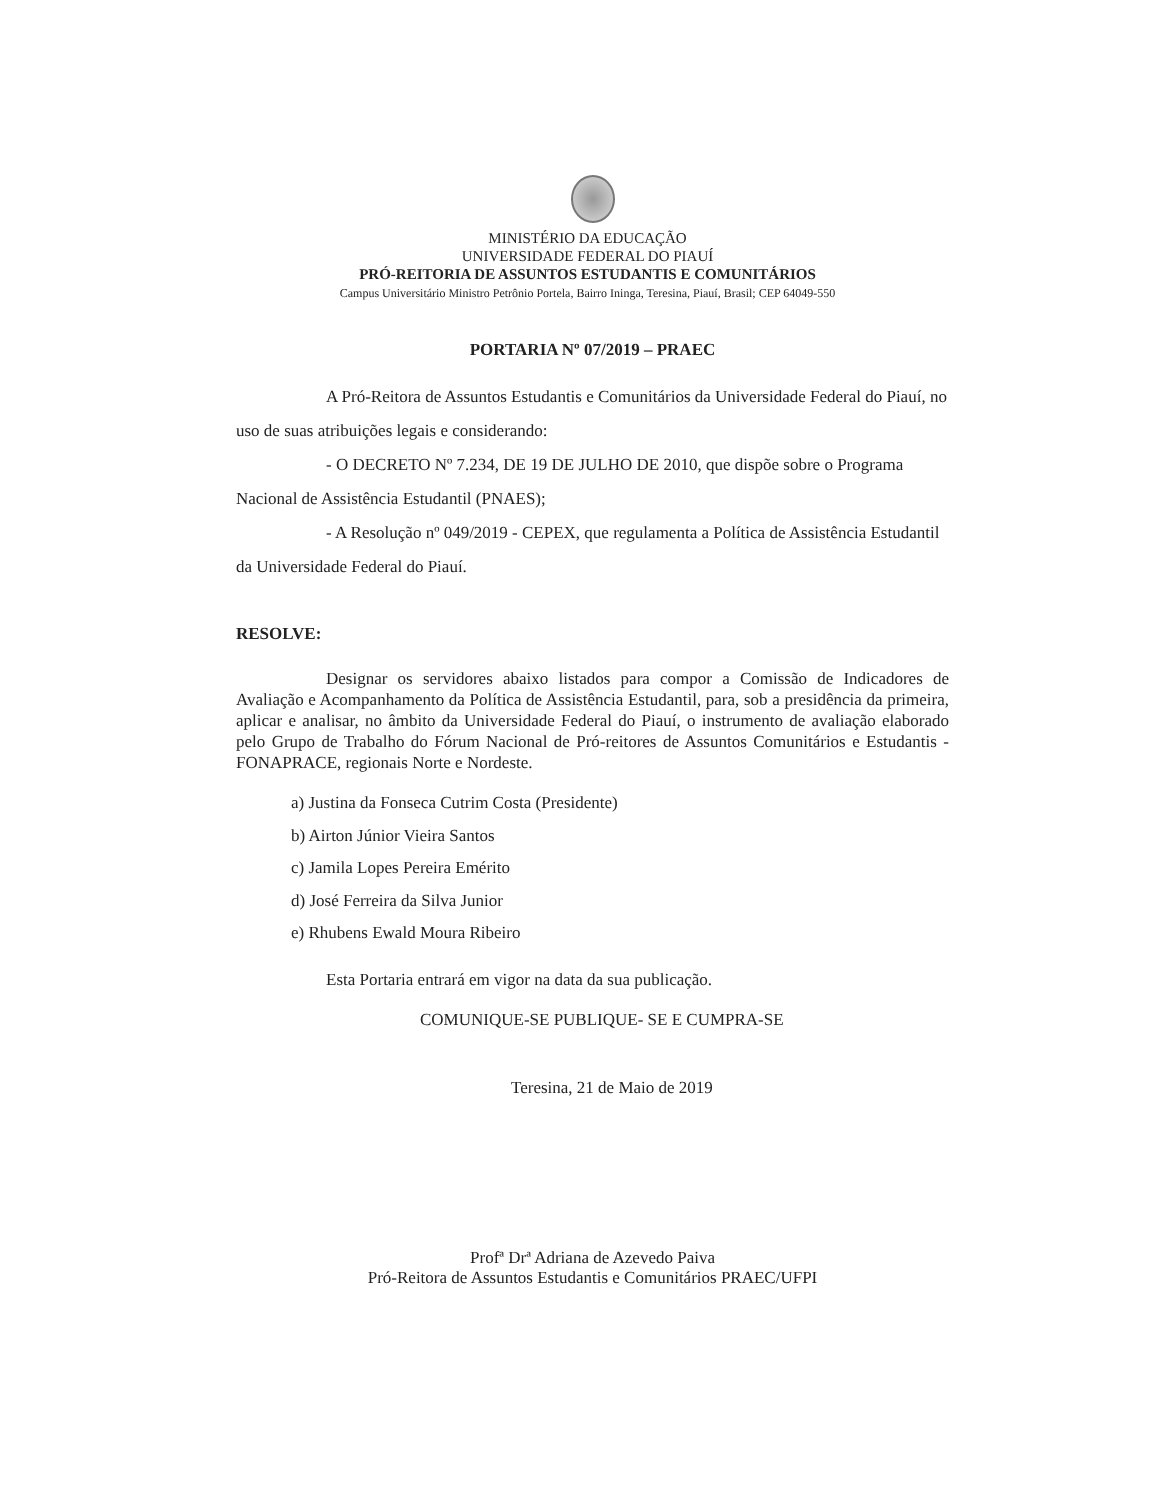MINISTÉRIO DA EDUCAÇÃO
UNIVERSIDADE FEDERAL DO PIAUÍ
PRÓ-REITORIA DE ASSUNTOS ESTUDANTIS E COMUNITÁRIOS
Campus Universitário Ministro Petrônio Portela, Bairro Ininga, Teresina, Piauí, Brasil; CEP 64049-550
PORTARIA Nº 07/2019 – PRAEC
A Pró-Reitora de Assuntos Estudantis e Comunitários da Universidade Federal do Piauí, no uso de suas atribuições legais e considerando:
- O DECRETO Nº 7.234, DE 19 DE JULHO DE 2010, que dispõe sobre o Programa Nacional de Assistência Estudantil (PNAES);
- A Resolução nº 049/2019 - CEPEX, que regulamenta a Política de Assistência Estudantil da Universidade Federal do Piauí.
RESOLVE:
Designar os servidores abaixo listados para compor a Comissão de Indicadores de Avaliação e Acompanhamento da Política de Assistência Estudantil, para, sob a presidência da primeira, aplicar e analisar, no âmbito da Universidade Federal do Piauí, o instrumento de avaliação elaborado pelo Grupo de Trabalho do Fórum Nacional de Pró-reitores de Assuntos Comunitários e Estudantis - FONAPRACE, regionais Norte e Nordeste.
a) Justina da Fonseca Cutrim Costa (Presidente)
b) Airton Júnior Vieira Santos
c) Jamila Lopes Pereira Emérito
d) José Ferreira da Silva Junior
e) Rhubens Ewald Moura Ribeiro
Esta Portaria entrará em vigor na data da sua publicação.
COMUNIQUE-SE PUBLIQUE- SE E CUMPRA-SE
Teresina, 21 de Maio de 2019
Profª Drª Adriana de Azevedo Paiva
Pró-Reitora de Assuntos Estudantis e Comunitários PRAEC/UFPI